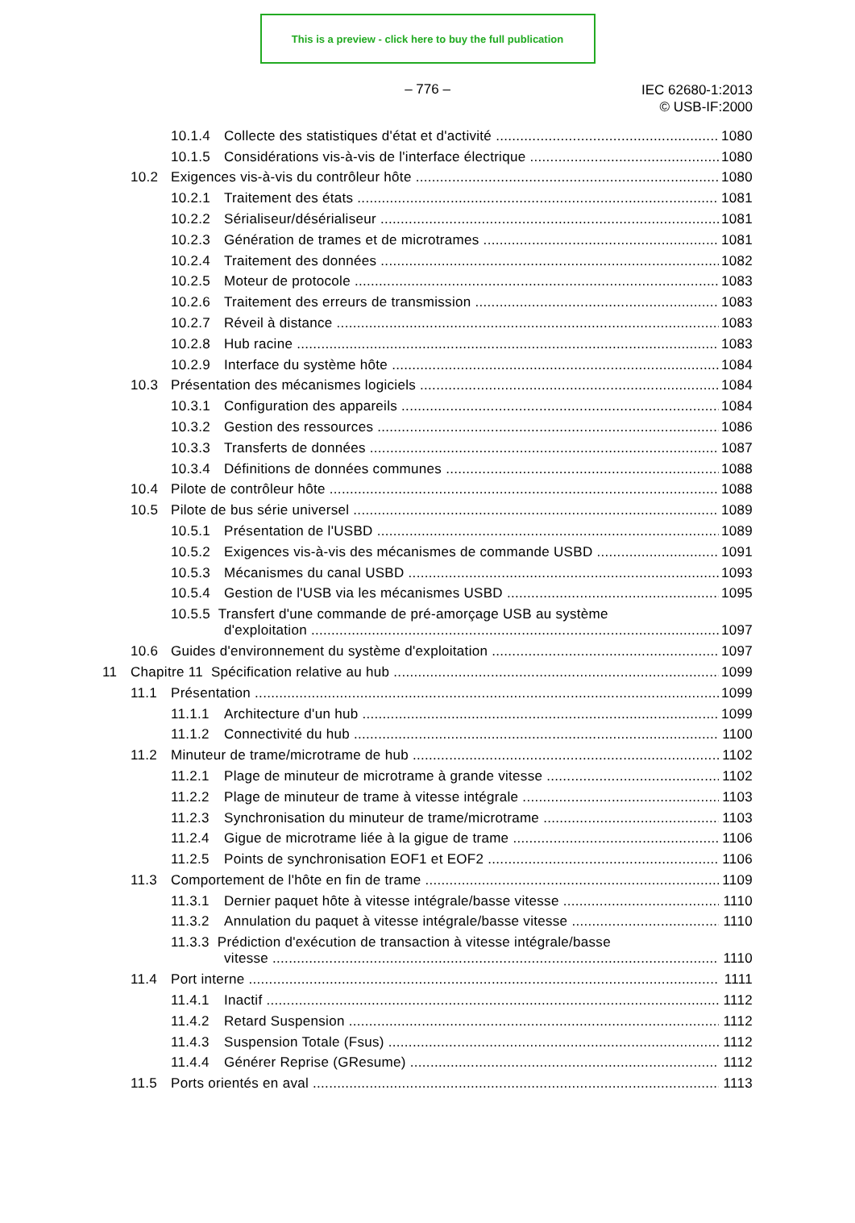This is a preview - click here to buy the full publication
– 776 –
IEC 62680-1:2013
© USB-IF:2000
10.1.4 Collecte des statistiques d'état et d'activité 1080
10.1.5 Considérations vis-à-vis de l'interface électrique 1080
10.2 Exigences vis-à-vis du contrôleur hôte 1080
10.2.1 Traitement des états 1081
10.2.2 Sérialiseur/désérialiseur 1081
10.2.3 Génération de trames et de microtrames 1081
10.2.4 Traitement des données 1082
10.2.5 Moteur de protocole 1083
10.2.6 Traitement des erreurs de transmission 1083
10.2.7 Réveil à distance 1083
10.2.8 Hub racine 1083
10.2.9 Interface du système hôte 1084
10.3 Présentation des mécanismes logiciels 1084
10.3.1 Configuration des appareils 1084
10.3.2 Gestion des ressources 1086
10.3.3 Transferts de données 1087
10.3.4 Définitions de données communes 1088
10.4 Pilote de contrôleur hôte 1088
10.5 Pilote de bus série universel 1089
10.5.1 Présentation de l'USBD 1089
10.5.2 Exigences vis-à-vis des mécanismes de commande USBD 1091
10.5.3 Mécanismes du canal USBD 1093
10.5.4 Gestion de l'USB via les mécanismes USBD 1095
10.5.5 Transfert d'une commande de pré-amorçage USB au système
d'exploitation 1097
10.6 Guides d'environnement du système d'exploitation 1097
11 Chapitre 11 Spécification relative au hub 1099
11.1 Présentation 1099
11.1.1 Architecture d'un hub 1099
11.1.2 Connectivité du hub 1100
11.2 Minuteur de trame/microtrame de hub 1102
11.2.1 Plage de minuteur de microtrame à grande vitesse 1102
11.2.2 Plage de minuteur de trame à vitesse intégrale 1103
11.2.3 Synchronisation du minuteur de trame/microtrame 1103
11.2.4 Gigue de microtrame liée à la gigue de trame 1106
11.2.5 Points de synchronisation EOF1 et EOF2 1106
11.3 Comportement de l'hôte en fin de trame 1109
11.3.1 Dernier paquet hôte à vitesse intégrale/basse vitesse 1110
11.3.2 Annulation du paquet à vitesse intégrale/basse vitesse 1110
11.3.3 Prédiction d'exécution de transaction à vitesse intégrale/basse
vitesse 1110
11.4 Port interne 1111
11.4.1 Inactif 1112
11.4.2 Retard Suspension 1112
11.4.3 Suspension Totale (Fsus) 1112
11.4.4 Générer Reprise (GResume) 1112
11.5 Ports orientés en aval 1113